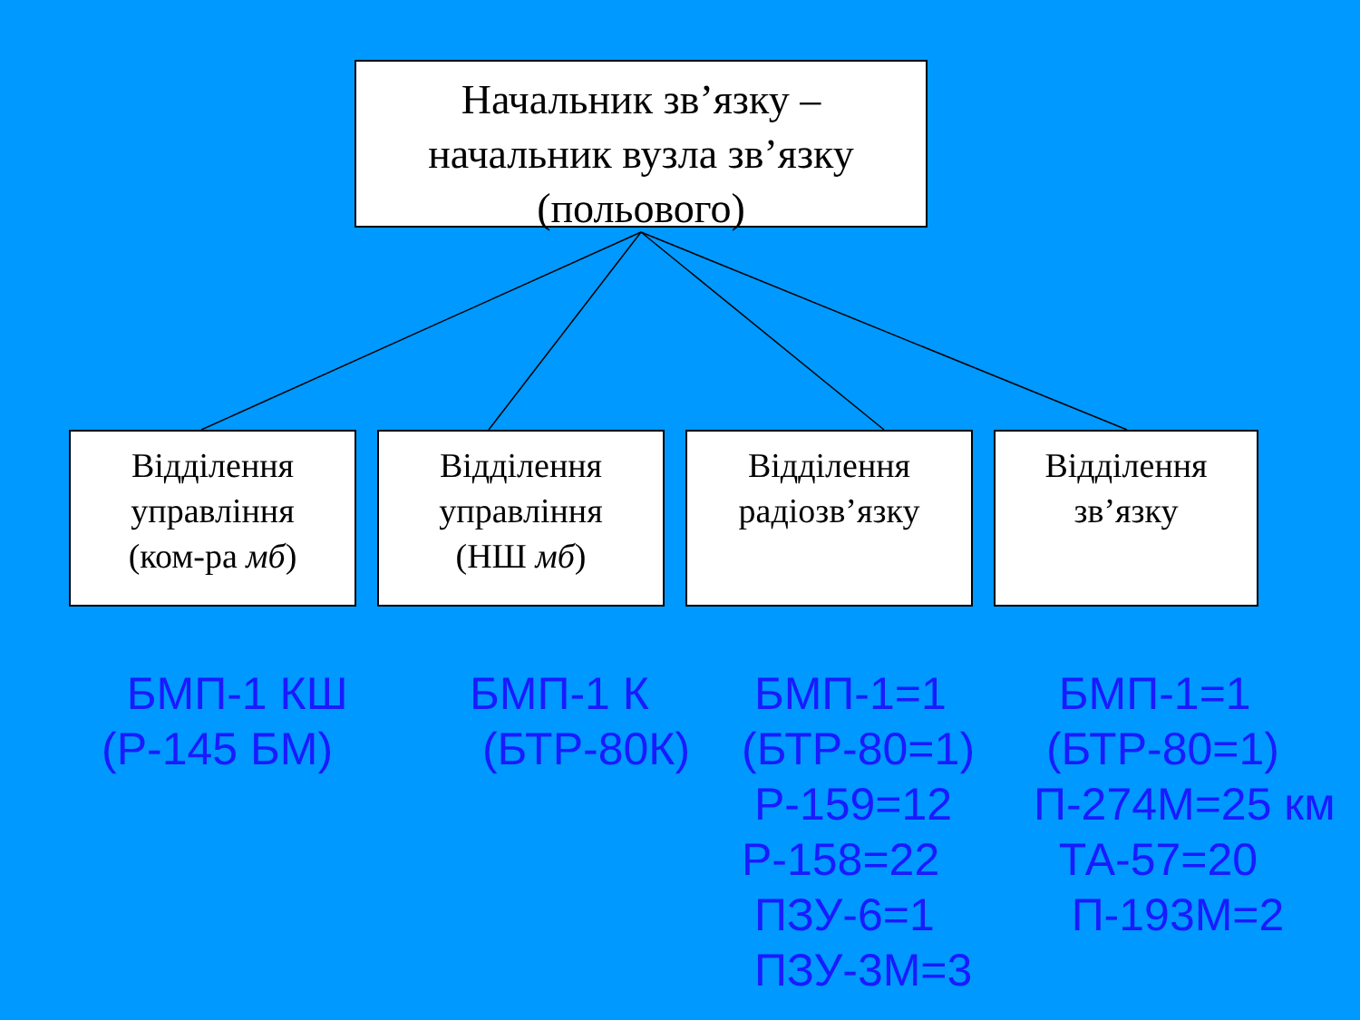Начальник зв’язку –
начальник вузла зв’язку
(польового)
Відділення
управління
(ком-ра мб)
Відділення
управління
(НШ мб)
Відділення
радіозв’язку
Відділення
зв’язку
БМП-1 КШ (Р-145 БМ)
БМП-1 К (БТР-80К)
БМП-1=1 (БТР-80=1) Р-159=12 Р-158=22 ПЗУ-6=1 ПЗУ-3М=3
БМП-1=1 (БТР-80=1) П-274М=25 км ТА-57=20 П-193М=2